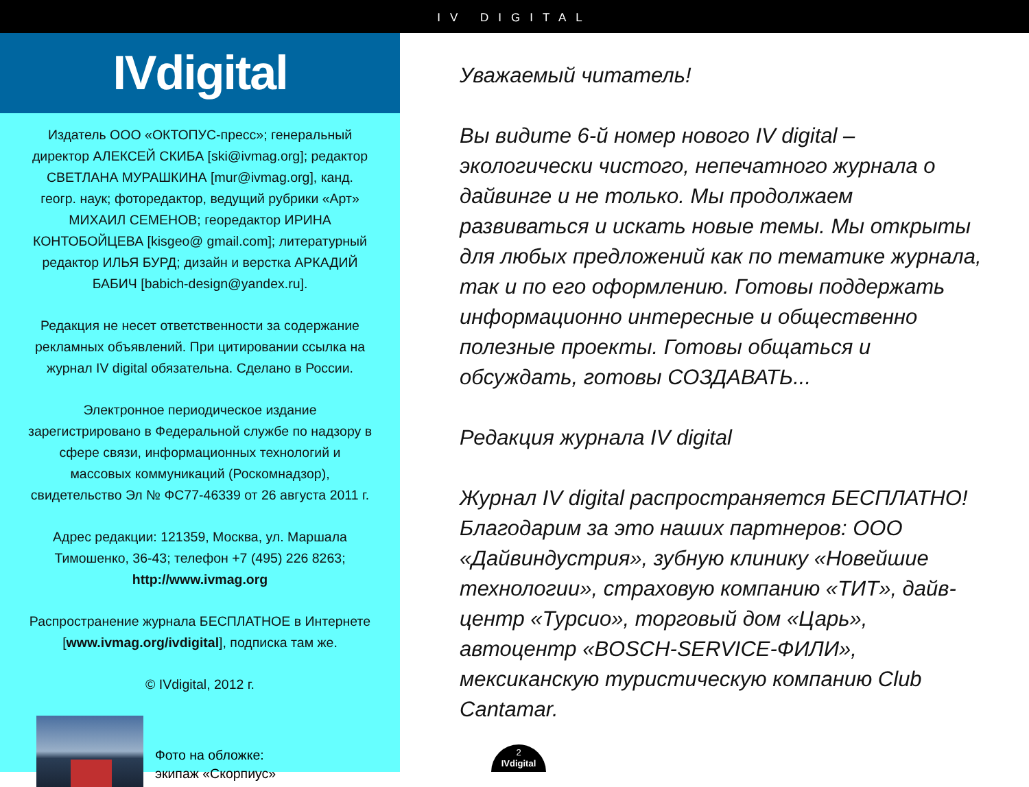IV DIGITAL
IVdigital
Издатель ООО «ОКТОПУС-пресс»; генеральный директор АЛЕКСЕЙ СКИБА [ski@ivmag.org]; редактор СВЕТЛАНА МУРАШКИНА [mur@ivmag.org], канд. геогр. наук; фоторедактор, ведущий рубрики «Арт» МИХАИЛ СЕМЕНОВ; георедактор ИРИНА КОНТОБОЙЦЕВА [kisgeo@ gmail.com]; литературный редактор ИЛЬЯ БУРД; дизайн и верстка АРКАДИЙ БАБИЧ [babich-design@yandex.ru].
Редакция не несет ответственности за содержание рекламных объявлений. При цитировании ссылка на журнал IV digital обязательна. Сделано в России.
Электронное периодическое издание зарегистрировано в Федеральной службе по надзору в сфере связи, информационных технологий и массовых коммуникаций (Роскомнадзор), свидетельство Эл № ФС77-46339 от 26 августа 2011 г.
Адрес редакции: 121359, Москва, ул. Маршала Тимошенко, 36-43; телефон +7 (495) 226 8263; http://www.ivmag.org
Распространение журнала БЕСПЛАТНОЕ в Интернете [www.ivmag.org/ivdigital], подписка там же.
© IVdigital, 2012 г.
Фото на обложке:
экипаж «Скорпиус»
Уважаемый читатель!
Вы видите 6-й номер нового IV digital – экологически чистого, непечатного журнала о дайвинге и не только. Мы продолжаем развиваться и искать новые темы. Мы открыты для любых предложений как по тематике журнала, так и по его оформлению. Готовы поддержать информационно интересные и общественно полезные проекты. Готовы общаться и обсуждать, готовы СОЗДАВАТЬ...
Редакция журнала IV digital
Журнал IV digital распространяется БЕСПЛАТНО! Благодарим за это наших партнеров: ООО «Дайвиндустрия», зубную клинику «Новейшие технологии», страховую компанию «ТИТ», дайв-центр «Турсио», торговый дом «Царь», автоцентр «BOSCH-SERVICE-ФИЛИ», мексиканскую туристическую компанию Club Cantamar.
2
IVdigital